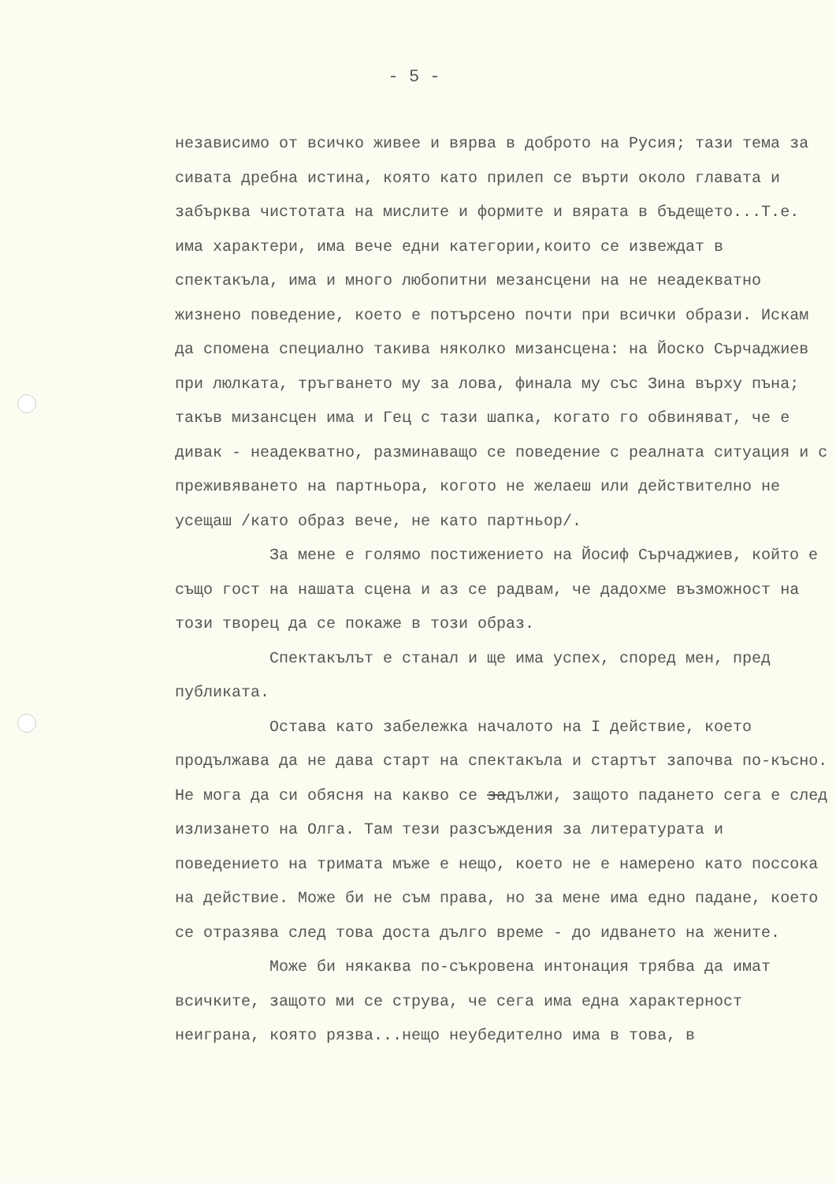- 5 -
независимо от всичко живее и вярва в доброто на Русия; тази тема за сивата дребна истина, която като прилеп се върти около главата и забърква чистотата на мислите и формите и вярата в бъдещето...Т.е. има характери, има вече едни категории,които се извеждат в спектакъла, има и много любопитни мезансцени на не неадекватно жизнено поведение, което е потърсено почти при всички образи. Искам да спомена специално такива няколко мизансцена: на Йоско Сърчаджиев при люлката, тръгването му за лова, финала му със Зина върху пъна; такъв мизансцен има и Гец с тази шапка, когато го обвиняват, че е дивак - неадекватно, разминаващо се поведение с реалната ситуация и с преживяването на партньора, когото не желаеш или действително не усещаш /като образ вече, не като партньор/.
За мене е голямо постижението на Йосиф Сърчаджиев, който е също гост на нашата сцена и аз се радвам, че дадохме възможност на този творец да се покаже в този образ.
Спектакълът е станал и ще има успех, според мен, пред публиката.
Остава като забележка началото на I действие, което продължава да не дава старт на спектакъла и стартът започва по-късно. Не мога да си обясня на какво се задължи, защото падането сега е след излизането на Олга. Там тези разсъждения за литературата и поведението на тримата мъже е нещо, което не е намерено като поссока на действие. Може би не съм права, но за мене има едно падане, което се отразява след това доста дълго време - до идването на жените.
Може би някаква по-съкровена интонация трябва да имат всичките, защото ми се струва, че сега има една характерност неиграна, която рязва...нещо неубедително има в това, в